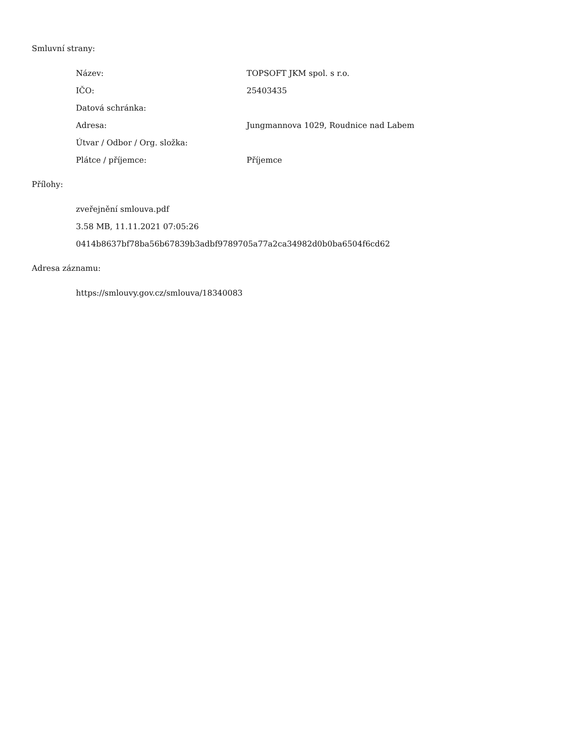Smluvní strany:
| Název: | TOPSOFT JKM spol. s r.o. |
| IČO: | 25403435 |
| Datová schránka: | |
| Adresa: | Jungmannova 1029, Roudnice nad Labem |
| Útvar / Odbor / Org. složka: | |
| Plátce / příjemce: | Příjemce |
Přílohy:
zveřejnění smlouva.pdf
3.58 MB, 11.11.2021 07:05:26
0414b8637bf78ba56b67839b3adbf9789705a77a2ca34982d0b0ba6504f6cd62
Adresa záznamu:
https://smlouvy.gov.cz/smlouva/18340083